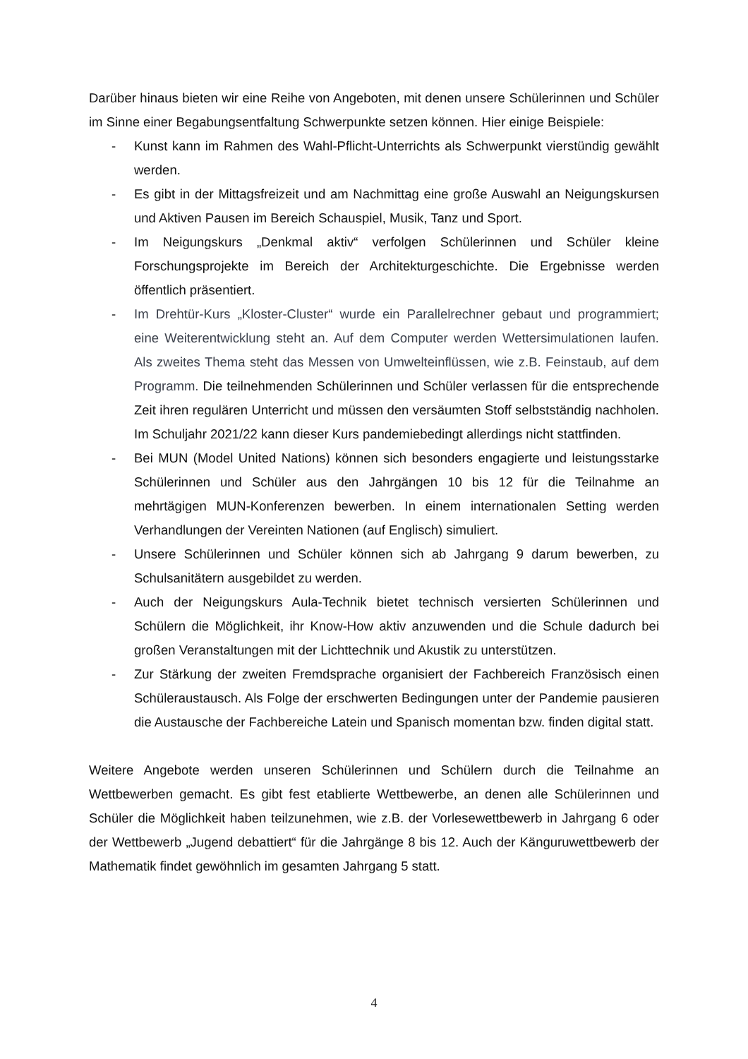Darüber hinaus bieten wir eine Reihe von Angeboten, mit denen unsere Schülerinnen und Schüler im Sinne einer Begabungsentfaltung Schwerpunkte setzen können. Hier einige Beispiele:
- Kunst kann im Rahmen des Wahl-Pflicht-Unterrichts als Schwerpunkt vierstündig gewählt werden.
- Es gibt in der Mittagsfreizeit und am Nachmittag eine große Auswahl an Neigungskursen und Aktiven Pausen im Bereich Schauspiel, Musik, Tanz und Sport.
- Im Neigungskurs „Denkmal aktiv“ verfolgen Schülerinnen und Schüler kleine Forschungsprojekte im Bereich der Architekturgeschichte. Die Ergebnisse werden öffentlich präsentiert.
- Im Drehtür-Kurs „Kloster-Cluster“ wurde ein Parallelrechner gebaut und programmiert; eine Weiterentwicklung steht an. Auf dem Computer werden Wettersimulationen laufen. Als zweites Thema steht das Messen von Umwelteinflüssen, wie z.B. Feinstaub, auf dem Programm. Die teilnehmenden Schülerinnen und Schüler verlassen für die entsprechende Zeit ihren regulären Unterricht und müssen den versäumten Stoff selbstständig nachholen. Im Schuljahr 2021/22 kann dieser Kurs pandemiebedingt allerdings nicht stattfinden.
- Bei MUN (Model United Nations) können sich besonders engagierte und leistungsstarke Schülerinnen und Schüler aus den Jahrgängen 10 bis 12 für die Teilnahme an mehrtägigen MUN-Konferenzen bewerben. In einem internationalen Setting werden Verhandlungen der Vereinten Nationen (auf Englisch) simuliert.
- Unsere Schülerinnen und Schüler können sich ab Jahrgang 9 darum bewerben, zu Schulsanitätern ausgebildet zu werden.
- Auch der Neigungskurs Aula-Technik bietet technisch versierten Schülerinnen und Schülern die Möglichkeit, ihr Know-How aktiv anzuwenden und die Schule dadurch bei großen Veranstaltungen mit der Lichttechnik und Akustik zu unterstützen.
- Zur Stärkung der zweiten Fremdsprache organisiert der Fachbereich Französisch einen Schüleraustausch. Als Folge der erschwerten Bedingungen unter der Pandemie pausieren die Austausche der Fachbereiche Latein und Spanisch momentan bzw. finden digital statt.
Weitere Angebote werden unseren Schülerinnen und Schülern durch die Teilnahme an Wettbewerben gemacht. Es gibt fest etablierte Wettbewerbe, an denen alle Schülerinnen und Schüler die Möglichkeit haben teilzunehmen, wie z.B. der Vorlesewettbewerb in Jahrgang 6 oder der Wettbewerb „Jugend debattiert“ für die Jahrgänge 8 bis 12. Auch der Känguruwettbewerb der Mathematik findet gewöhnlich im gesamten Jahrgang 5 statt.
4